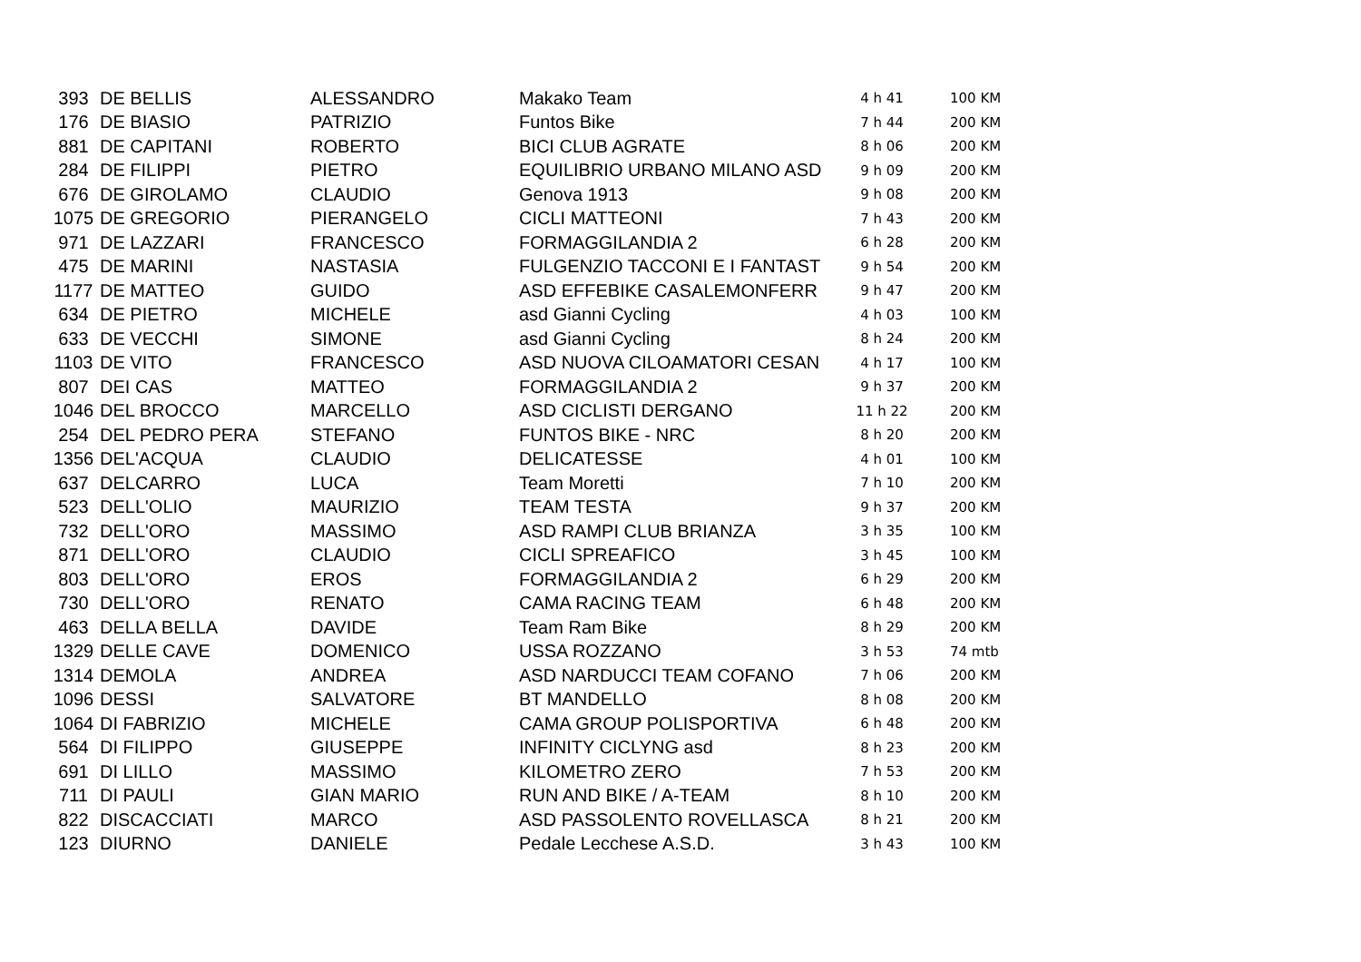| 393 | DE BELLIS | ALESSANDRO | Makako Team | 4 h 41 | 100 KM |
| 176 | DE BIASIO | PATRIZIO | Funtos Bike | 7 h 44 | 200 KM |
| 881 | DE CAPITANI | ROBERTO | BICI CLUB AGRATE | 8 h 06 | 200 KM |
| 284 | DE FILIPPI | PIETRO | EQUILIBRIO URBANO MILANO ASD | 9 h 09 | 200 KM |
| 676 | DE GIROLAMO | CLAUDIO | Genova 1913 | 9 h 08 | 200 KM |
| 1075 | DE GREGORIO | PIERANGELO | CICLI MATTEONI | 7 h 43 | 200 KM |
| 971 | DE LAZZARI | FRANCESCO | FORMAGGILANDIA 2 | 6 h 28 | 200 KM |
| 475 | DE MARINI | NASTASIA | FULGENZIO TACCONI E I FANTAST | 9 h 54 | 200 KM |
| 1177 | DE MATTEO | GUIDO | ASD EFFEBIKE CASALEMONFERR | 9 h 47 | 200 KM |
| 634 | DE PIETRO | MICHELE | asd Gianni Cycling | 4 h 03 | 100 KM |
| 633 | DE VECCHI | SIMONE | asd Gianni Cycling | 8 h 24 | 200 KM |
| 1103 | DE VITO | FRANCESCO | ASD NUOVA CILOAMATORI CESAN | 4 h 17 | 100 KM |
| 807 | DEI CAS | MATTEO | FORMAGGILANDIA 2 | 9 h 37 | 200 KM |
| 1046 | DEL BROCCO | MARCELLO | ASD CICLISTI DERGANO | 11 h 22 | 200 KM |
| 254 | DEL PEDRO PERA | STEFANO | FUNTOS BIKE - NRC | 8 h 20 | 200 KM |
| 1356 | DEL'ACQUA | CLAUDIO | DELICATESSE | 4 h 01 | 100 KM |
| 637 | DELCARRO | LUCA | Team Moretti | 7 h 10 | 200 KM |
| 523 | DELL'OLIO | MAURIZIO | TEAM TESTA | 9 h 37 | 200 KM |
| 732 | DELL'ORO | MASSIMO | ASD RAMPI CLUB BRIANZA | 3 h 35 | 100 KM |
| 871 | DELL'ORO | CLAUDIO | CICLI SPREAFICO | 3 h 45 | 100 KM |
| 803 | DELL'ORO | EROS | FORMAGGILANDIA 2 | 6 h 29 | 200 KM |
| 730 | DELL'ORO | RENATO | CAMA RACING TEAM | 6 h 48 | 200 KM |
| 463 | DELLA BELLA | DAVIDE | Team Ram Bike | 8 h 29 | 200 KM |
| 1329 | DELLE CAVE | DOMENICO | USSA ROZZANO | 3 h 53 | 74 mtb |
| 1314 | DEMOLA | ANDREA | ASD NARDUCCI TEAM COFANO | 7 h 06 | 200 KM |
| 1096 | DESSI | SALVATORE | BT MANDELLO | 8 h 08 | 200 KM |
| 1064 | DI FABRIZIO | MICHELE | CAMA GROUP POLISPORTIVA | 6 h 48 | 200 KM |
| 564 | DI FILIPPO | GIUSEPPE | INFINITY CICLYNG asd | 8 h 23 | 200 KM |
| 691 | DI LILLO | MASSIMO | KILOMETRO ZERO | 7 h 53 | 200 KM |
| 711 | DI PAULI | GIAN MARIO | RUN AND BIKE / A-TEAM | 8 h 10 | 200 KM |
| 822 | DISCACCIATI | MARCO | ASD PASSOLENTO ROVELLASCA | 8 h 21 | 200 KM |
| 123 | DIURNO | DANIELE | Pedale Lecchese A.S.D. | 3 h 43 | 100 KM |